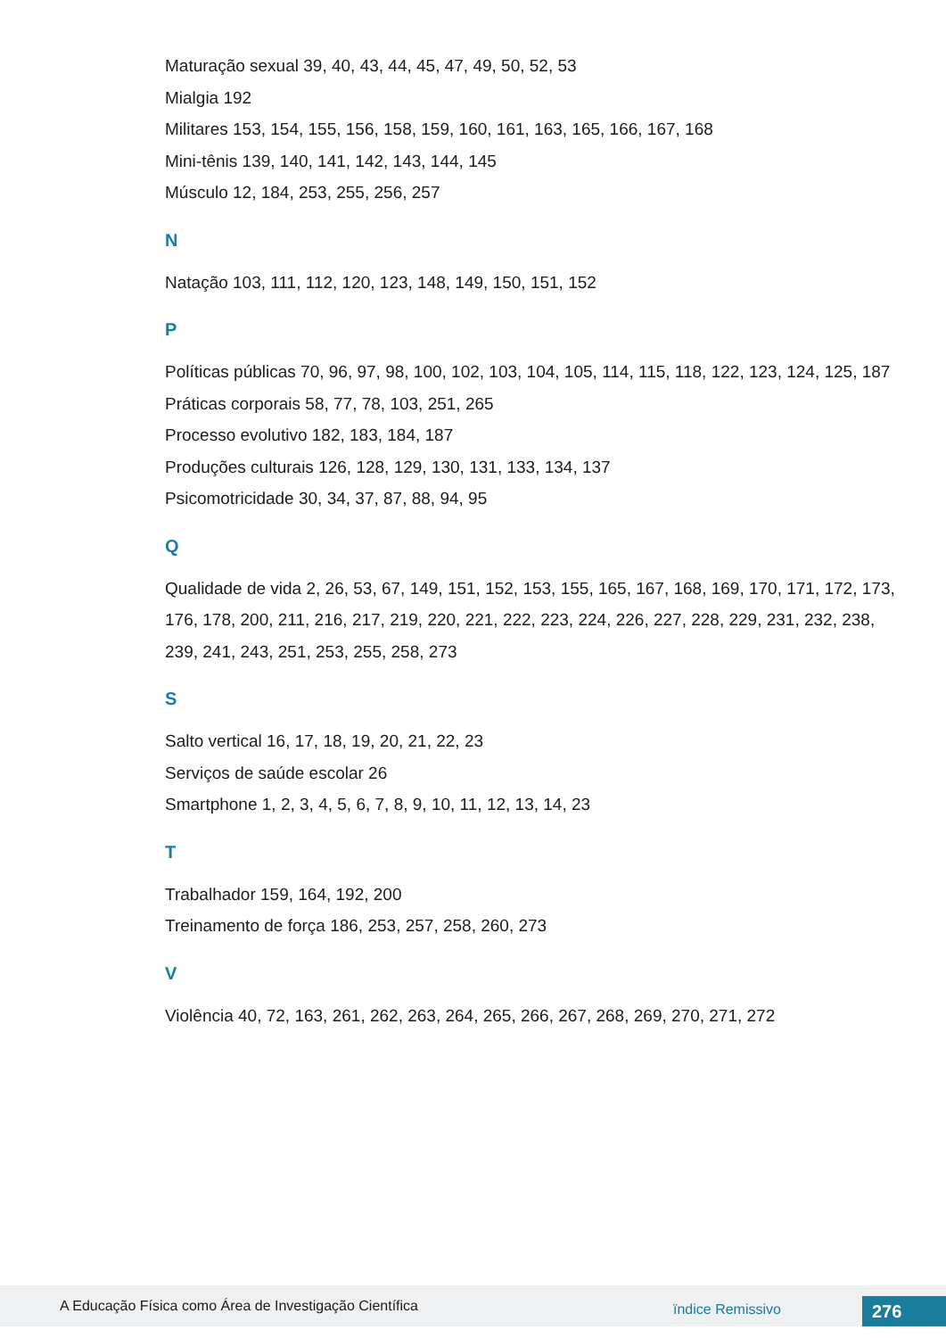Maturação sexual 39, 40, 43, 44, 45, 47, 49, 50, 52, 53
Mialgia 192
Militares 153, 154, 155, 156, 158, 159, 160, 161, 163, 165, 166, 167, 168
Mini-tênis 139, 140, 141, 142, 143, 144, 145
Músculo 12, 184, 253, 255, 256, 257
N
Natação 103, 111, 112, 120, 123, 148, 149, 150, 151, 152
P
Políticas públicas 70, 96, 97, 98, 100, 102, 103, 104, 105, 114, 115, 118, 122, 123, 124, 125, 187
Práticas corporais 58, 77, 78, 103, 251, 265
Processo evolutivo 182, 183, 184, 187
Produções culturais 126, 128, 129, 130, 131, 133, 134, 137
Psicomotricidade 30, 34, 37, 87, 88, 94, 95
Q
Qualidade de vida 2, 26, 53, 67, 149, 151, 152, 153, 155, 165, 167, 168, 169, 170, 171, 172, 173, 176, 178, 200, 211, 216, 217, 219, 220, 221, 222, 223, 224, 226, 227, 228, 229, 231, 232, 238, 239, 241, 243, 251, 253, 255, 258, 273
S
Salto vertical 16, 17, 18, 19, 20, 21, 22, 23
Serviços de saúde escolar 26
Smartphone 1, 2, 3, 4, 5, 6, 7, 8, 9, 10, 11, 12, 13, 14, 23
T
Trabalhador 159, 164, 192, 200
Treinamento de força 186, 253, 257, 258, 260, 273
V
Violência 40, 72, 163, 261, 262, 263, 264, 265, 266, 267, 268, 269, 270, 271, 272
A Educação Física como Área de Investigação Científica
ïndice Remissivo 276